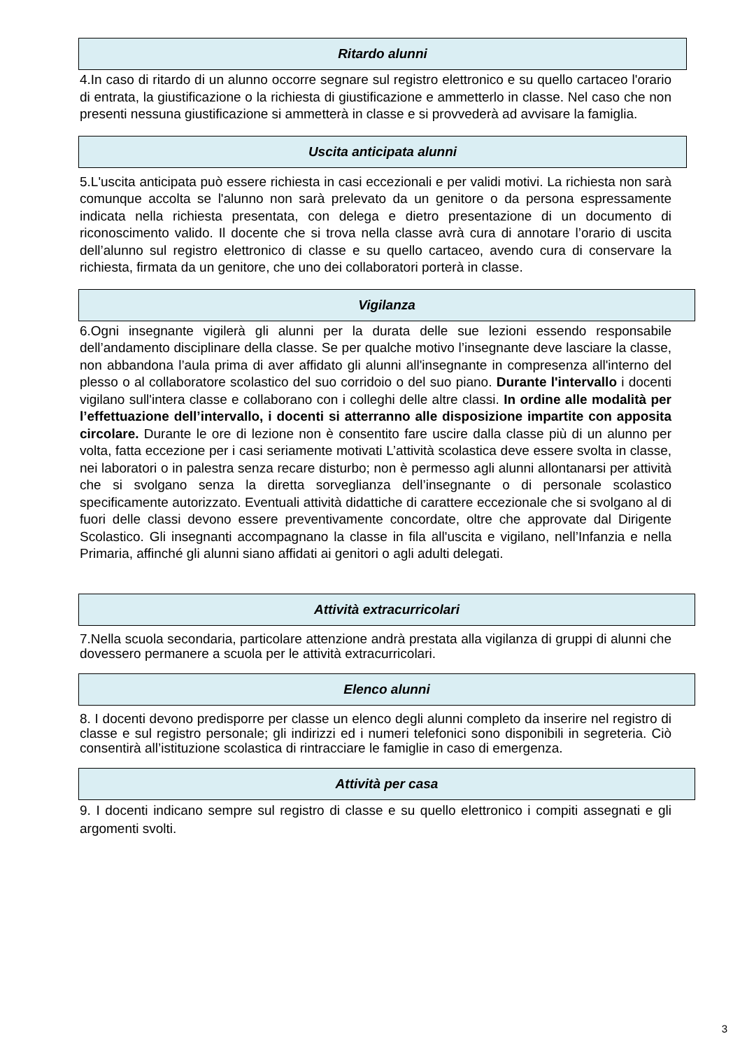Ritardo alunni
4.In caso di ritardo di un alunno occorre segnare sul registro elettronico e su quello cartaceo l'orario di entrata, la giustificazione o la richiesta di giustificazione e ammetterlo in classe. Nel caso che non presenti nessuna giustificazione si ammetterà in classe e si provvederà ad avvisare la famiglia.
Uscita anticipata alunni
5.L'uscita anticipata può essere richiesta in casi eccezionali e per validi motivi. La richiesta non sarà comunque accolta se l'alunno non sarà prelevato da un genitore o da persona espressamente indicata nella richiesta presentata, con delega e dietro presentazione di un documento di riconoscimento valido. Il docente che si trova nella classe avrà cura di annotare l’orario di uscita dell’alunno sul registro elettronico di classe e su quello cartaceo, avendo cura di conservare la richiesta, firmata da un genitore, che uno dei collaboratori porterà in classe.
Vigilanza
6.Ogni insegnante vigilerà gli alunni per la durata delle sue lezioni essendo responsabile dell’andamento disciplinare della classe. Se per qualche motivo l’insegnante deve lasciare la classe, non abbandona l’aula prima di aver affidato gli alunni all'insegnante in compresenza all'interno del plesso o al collaboratore scolastico del suo corridoio o del suo piano. Durante l'intervallo i docenti vigilano sull'intera classe e collaborano con i colleghi delle altre classi. In ordine alle modalità per l’effettuazione dell’intervallo, i docenti si atterranno alle disposizione impartite con apposita circolare. Durante le ore di lezione non è consentito fare uscire dalla classe più di un alunno per volta, fatta eccezione per i casi seriamente motivati L’attività scolastica deve essere svolta in classe, nei laboratori o in palestra senza recare disturbo; non è permesso agli alunni allontanarsi per attività che si svolgano senza la diretta sorveglianza dell’insegnante o di personale scolastico specificamente autorizzato. Eventuali attività didattiche di carattere eccezionale che si svolgano al di fuori delle classi devono essere preventivamente concordate, oltre che approvate dal Dirigente Scolastico. Gli insegnanti accompagnano la classe in fila all'uscita e vigilano, nell’Infanzia e nella Primaria, affinché gli alunni siano affidati ai genitori o agli adulti delegati.
Attività extracurricolari
7.Nella scuola secondaria, particolare attenzione andrà prestata alla vigilanza di gruppi di alunni che dovessero permanere a scuola per le attività extracurricolari.
Elenco alunni
8. I docenti devono predisporre per classe un elenco degli alunni completo da inserire nel registro di classe e sul registro personale; gli indirizzi ed i numeri telefonici sono disponibili in segreteria. Ciò consentirà all’istituzione scolastica di rintracciare le famiglie in caso di emergenza.
Attività per casa
9. I docenti indicano sempre sul registro di classe e su quello elettronico i compiti assegnati e gli argomenti svolti.
3